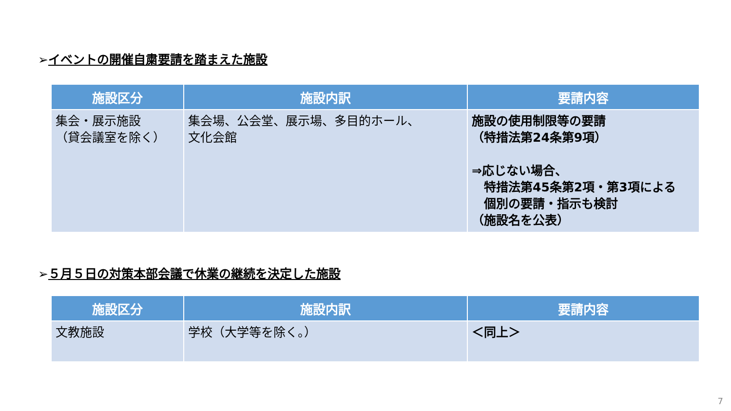➢イベントの開催自粛要請を踏まえた施設
| 施設区分 | 施設内訳 | 要請内容 |
| --- | --- | --- |
| 集会・展示施設 （貸会議室を除く） | 集会場、公会堂、展示場、多目的ホール、 文化会館 | 施設の使用制限等の要請 （特措法第24条第9項） ⇒応じない場合、 特措法第45条第2項・第3項による 個別の要請・指示も検討 （施設名を公表） |
➢５月５日の対策本部会議で休業の継続を決定した施設
| 施設区分 | 施設内訳 | 要請内容 |
| --- | --- | --- |
| 文教施設 | 学校（大学等を除く。） | ＜同上＞ |
7